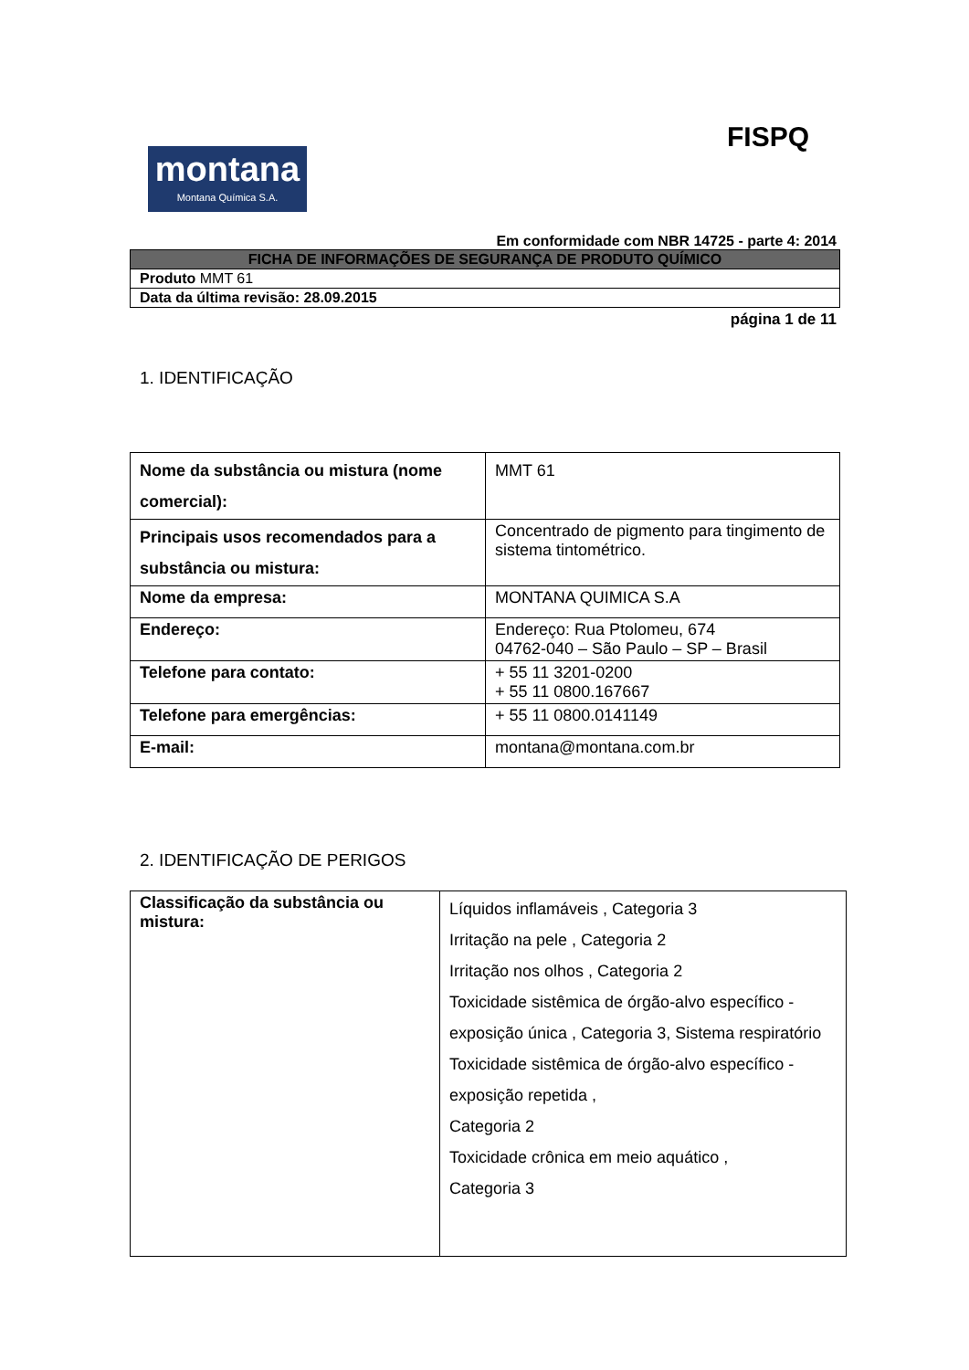FISPQ
montana
Montana Química S.A.
Em conformidade com NBR 14725 - parte 4: 2014
| FICHA DE INFORMAÇÕES DE SEGURANÇA DE PRODUTO QUÍMICO |
| Produto MMT 61 |
| Data da última revisão: 28.09.2015 |
página 1 de 11
1. IDENTIFICAÇÃO
| Nome da substância ou mistura (nome comercial): | MMT 61 |
| Principais usos recomendados para a substância ou mistura: | Concentrado de pigmento para tingimento de sistema tintométrico. |
| Nome da empresa: | MONTANA QUIMICA S.A |
| Endereço: | Endereço: Rua Ptolomeu, 674 04762-040 – São Paulo – SP – Brasil |
| Telefone para contato: | + 55 11 3201-0200 + 55 11 0800.167667 |
| Telefone para emergências: | + 55 11 0800.0141149 |
| E-mail: | montana@montana.com.br |
2. IDENTIFICAÇÃO DE PERIGOS
| Classificação da substância ou mistura: | Líquidos inflamáveis , Categoria 3 Irritação na pele , Categoria 2 Irritação nos olhos , Categoria 2 Toxicidade sistêmica de órgão-alvo específico - exposição única , Categoria 3, Sistema respiratório Toxicidade sistêmica de órgão-alvo específico - exposição repetida , Categoria 2 Toxicidade crônica em meio aquático , Categoria 3 |